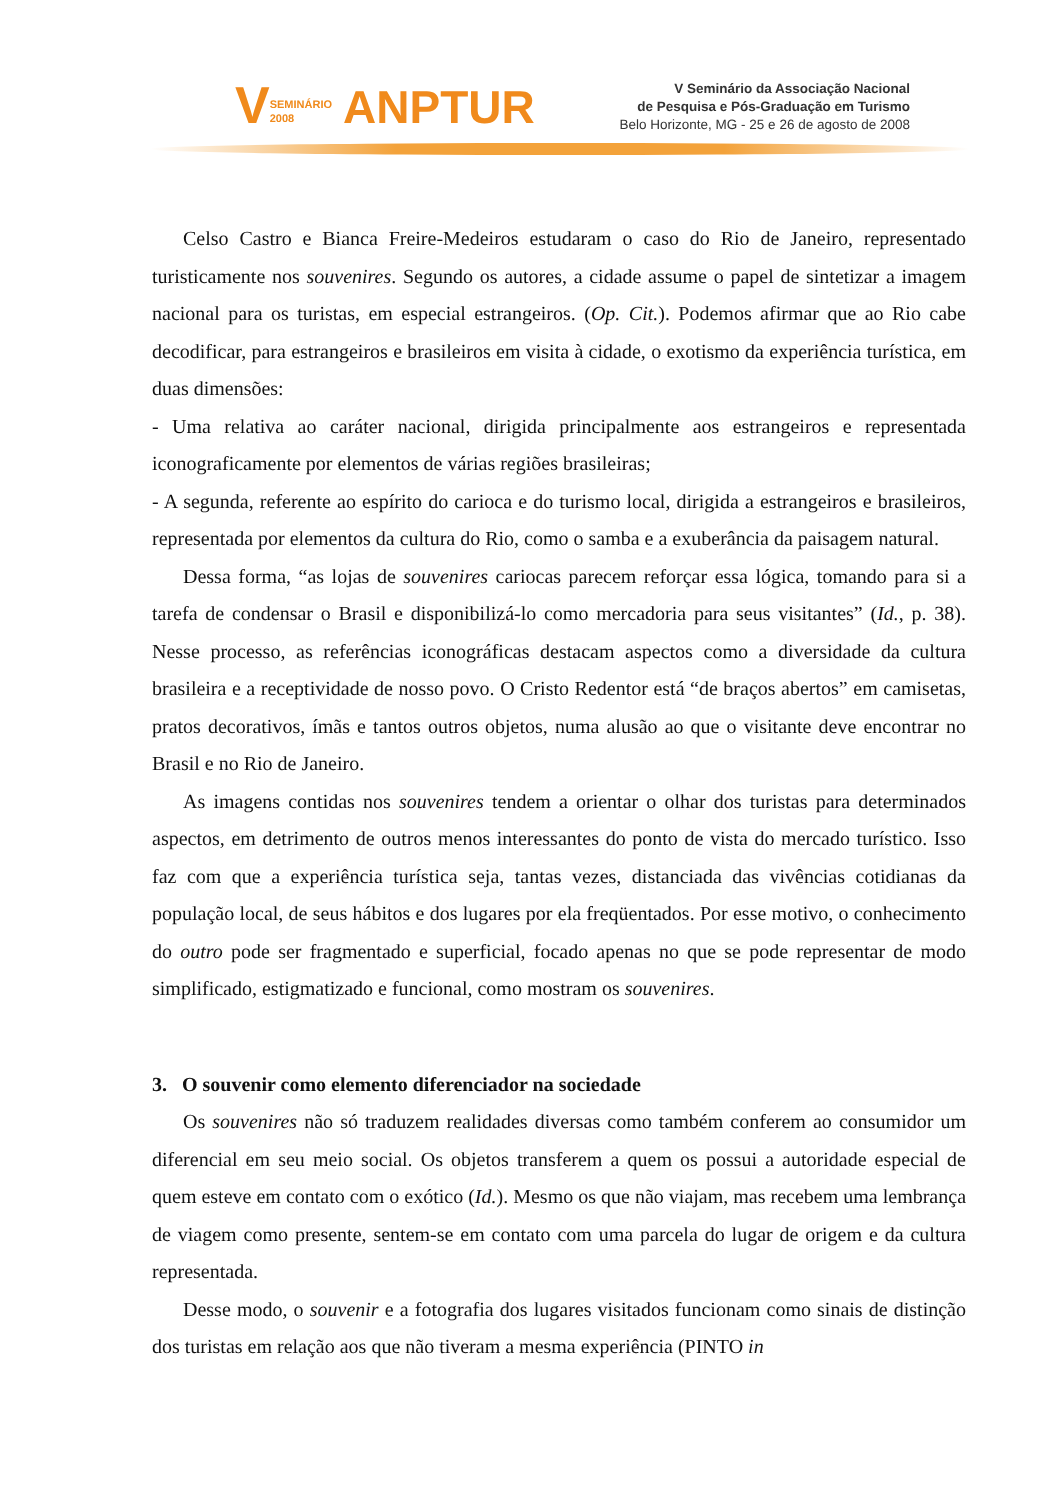VSEMINÁRIO
2008 ANPTUR
V Seminário da Associação Nacional
de Pesquisa e Pós-Graduação em Turismo
Belo Horizonte, MG - 25 e 26 de agosto de 2008
Celso Castro e Bianca Freire-Medeiros estudaram o caso do Rio de Janeiro, representado turisticamente nos souvenires. Segundo os autores, a cidade assume o papel de sintetizar a imagem nacional para os turistas, em especial estrangeiros. (Op. Cit.). Podemos afirmar que ao Rio cabe decodificar, para estrangeiros e brasileiros em visita à cidade, o exotismo da experiência turística, em duas dimensões:
- Uma relativa ao caráter nacional, dirigida principalmente aos estrangeiros e representada iconograficamente por elementos de várias regiões brasileiras;
- A segunda, referente ao espírito do carioca e do turismo local, dirigida a estrangeiros e brasileiros, representada por elementos da cultura do Rio, como o samba e a exuberância da paisagem natural.
Dessa forma, “as lojas de souvenires cariocas parecem reforçar essa lógica, tomando para si a tarefa de condensar o Brasil e disponibilizá-lo como mercadoria para seus visitantes” (Id., p. 38). Nesse processo, as referências iconográficas destacam aspectos como a diversidade da cultura brasileira e a receptividade de nosso povo. O Cristo Redentor está “de braços abertos” em camisetas, pratos decorativos, ímãs e tantos outros objetos, numa alusão ao que o visitante deve encontrar no Brasil e no Rio de Janeiro.
As imagens contidas nos souvenires tendem a orientar o olhar dos turistas para determinados aspectos, em detrimento de outros menos interessantes do ponto de vista do mercado turístico. Isso faz com que a experiência turística seja, tantas vezes, distanciada das vivências cotidianas da população local, de seus hábitos e dos lugares por ela freqüentados. Por esse motivo, o conhecimento do outro pode ser fragmentado e superficial, focado apenas no que se pode representar de modo simplificado, estigmatizado e funcional, como mostram os souvenires.
3. O souvenir como elemento diferenciador na sociedade
Os souvenires não só traduzem realidades diversas como também conferem ao consumidor um diferencial em seu meio social. Os objetos transferem a quem os possui a autoridade especial de quem esteve em contato com o exótico (Id.). Mesmo os que não viajam, mas recebem uma lembrança de viagem como presente, sentem-se em contato com uma parcela do lugar de origem e da cultura representada.
Desse modo, o souvenir e a fotografia dos lugares visitados funcionam como sinais de distinção dos turistas em relação aos que não tiveram a mesma experiência (PINTO in